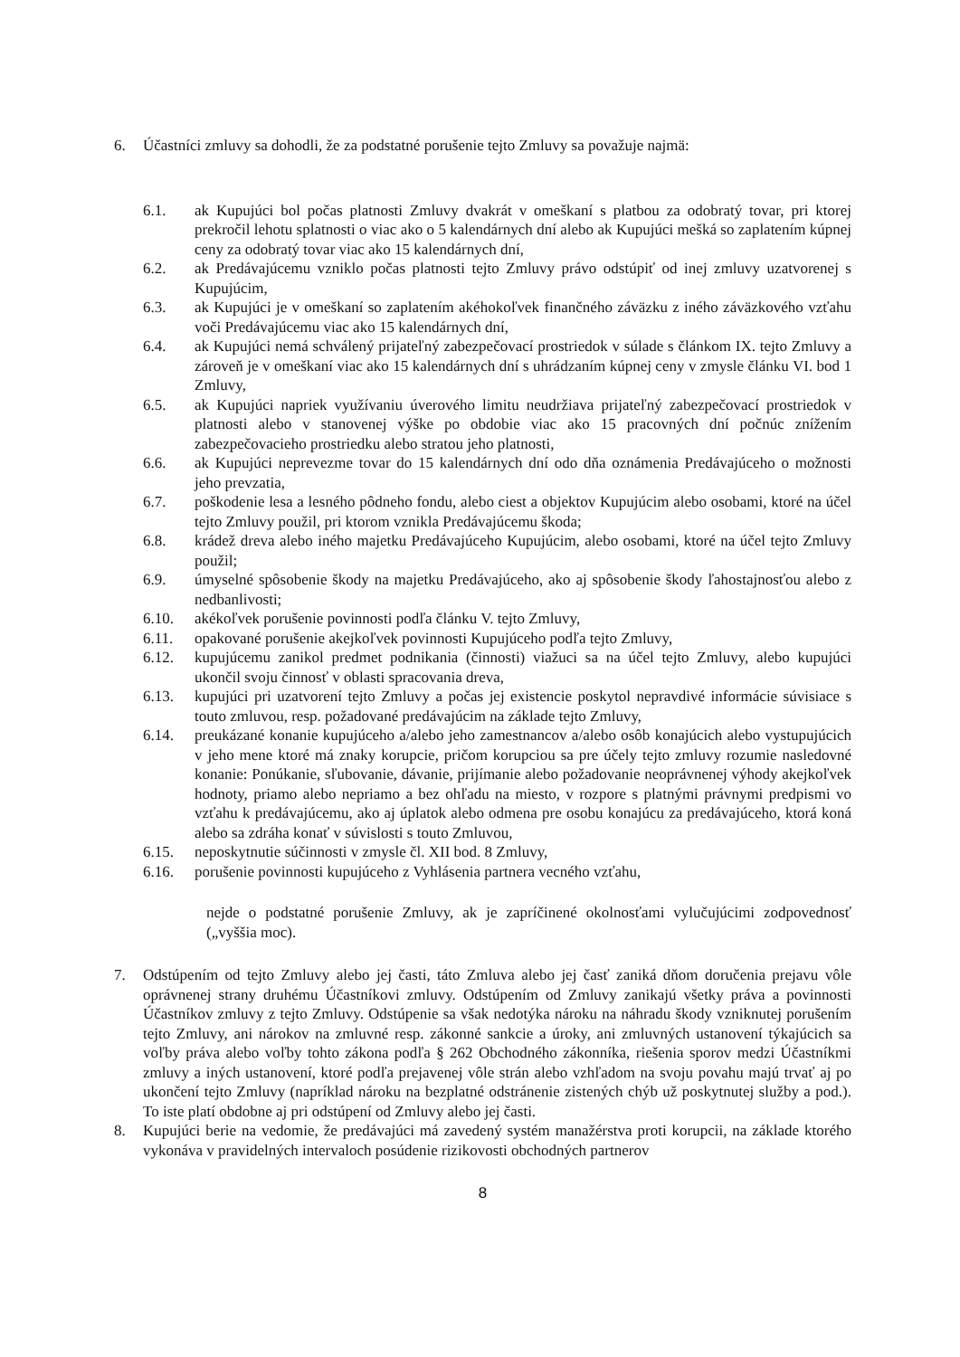6. Účastníci zmluvy sa dohodli, že za podstatné porušenie tejto Zmluvy sa považuje najmä:
6.1. ak Kupujúci bol počas platnosti Zmluvy dvakrát v omeškaní s platbou za odobratý tovar, pri ktorej prekročil lehotu splatnosti o viac ako o 5 kalendárnych dní alebo ak Kupujúci mešká so zaplatením kúpnej ceny za odobratý tovar viac ako 15 kalendárnych dní,
6.2. ak Predávajúcemu vzniklo počas platnosti tejto Zmluvy právo odstúpiť od inej zmluvy uzatvorenej s Kupujúcim,
6.3. ak Kupujúci je v omeškaní so zaplatením akéhokoľvek finančného záväzku z iného záväzkového vzťahu voči Predávajúcemu viac ako 15 kalendárnych dní,
6.4. ak Kupujúci nemá schválený prijateľný zabezpečovací prostriedok v súlade s článkom IX. tejto Zmluvy a zároveň je v omeškaní viac ako 15 kalendárnych dní s uhrádzaním kúpnej ceny v zmysle článku VI. bod 1 Zmluvy,
6.5. ak Kupujúci napriek využívaniu úverového limitu neudržiava prijateľný zabezpečovací prostriedok v platnosti alebo v stanovenej výške po obdobie viac ako 15 pracovných dní počnúc znížením zabezpečovacieho prostriedku alebo stratou jeho platnosti,
6.6. ak Kupujúci neprevezme tovar do 15 kalendárnych dní odo dňa oznámenia Predávajúceho o možnosti jeho prevzatia,
6.7. poškodenie lesa a lesného pôdneho fondu, alebo ciest a objektov Kupujúcim alebo osobami, ktoré na účel tejto Zmluvy použil, pri ktorom vznikla Predávajúcemu škoda;
6.8. krádež dreva alebo iného majetku Predávajúceho Kupujúcim, alebo osobami, ktoré na účel tejto Zmluvy použil;
6.9. úmyselné spôsobenie škody na majetku Predávajúceho, ako aj spôsobenie škody ľahostajnosťou alebo z nedbanlivosti;
6.10. akékoľvek porušenie povinnosti podľa článku V. tejto Zmluvy,
6.11. opakované porušenie akejkoľvek povinnosti Kupujúceho podľa tejto Zmluvy,
6.12. kupujúcemu zanikol predmet podnikania (činnosti) viažuci sa na účel tejto Zmluvy, alebo kupujúci ukončil svoju činnosť v oblasti spracovania dreva,
6.13. kupujúci pri uzatvorení tejto Zmluvy a počas jej existencie poskytol nepravdivé informácie súvisiace s touto zmluvou, resp. požadované predávajúcim na základe tejto Zmluvy,
6.14. preukázané konanie kupujúceho a/alebo jeho zamestnancov a/alebo osôb konajúcich alebo vystupujúcich v jeho mene ktoré má znaky korupcie, pričom korupciou sa pre účely tejto zmluvy rozumie nasledovné konanie: Ponúkanie, sľubovanie, dávanie, prijímanie alebo požadovanie neoprávnenej výhody akejkoľvek hodnoty, priamo alebo nepriamo a bez ohľadu na miesto, v rozpore s platnými právnymi predpismi vo vzťahu k predávajúcemu, ako aj úplatok alebo odmena pre osobu konajúcu za predávajúceho, ktorá koná alebo sa zdráha konať v súvislosti s touto Zmluvou,
6.15. neposkytnutie súčinnosti v zmysle čl. XII bod. 8 Zmluvy,
6.16. porušenie povinnosti kupujúceho z Vyhlásenia partnera vecného vzťahu,
nejde o podstatné porušenie Zmluvy, ak je zapríčinené okolnosťami vylučujúcimi zodpovednosť („vyššia moc).
7. Odstúpením od tejto Zmluvy alebo jej časti, táto Zmluva alebo jej časť zaniká dňom doručenia prejavu vôle oprávnenej strany druhému Účastníkovi zmluvy. Odstúpením od Zmluvy zanikajú všetky práva a povinnosti Účastníkov zmluvy z tejto Zmluvy. Odstúpenie sa však nedotýka nároku na náhradu škody vzniknutej porušením tejto Zmluvy, ani nárokov na zmluvné resp. zákonné sankcie a úroky, ani zmluvných ustanovení týkajúcich sa voľby práva alebo voľby tohto zákona podľa § 262 Obchodného zákonníka, riešenia sporov medzi Účastníkmi zmluvy a iných ustanovení, ktoré podľa prejavenej vôle strán alebo vzhľadom na svoju povahu majú trvať aj po ukončení tejto Zmluvy (napríklad nároku na bezplatné odstránenie zistených chýb už poskytnutej služby a pod.). To iste platí obdobne aj pri odstúpení od Zmluvy alebo jej časti.
8. Kupujúci berie na vedomie, že predávajúci má zavedený systém manažérstva proti korupcii, na základe ktorého vykonáva v pravidelných intervaloch posúdenie rizikovosti obchodných partnerov
8